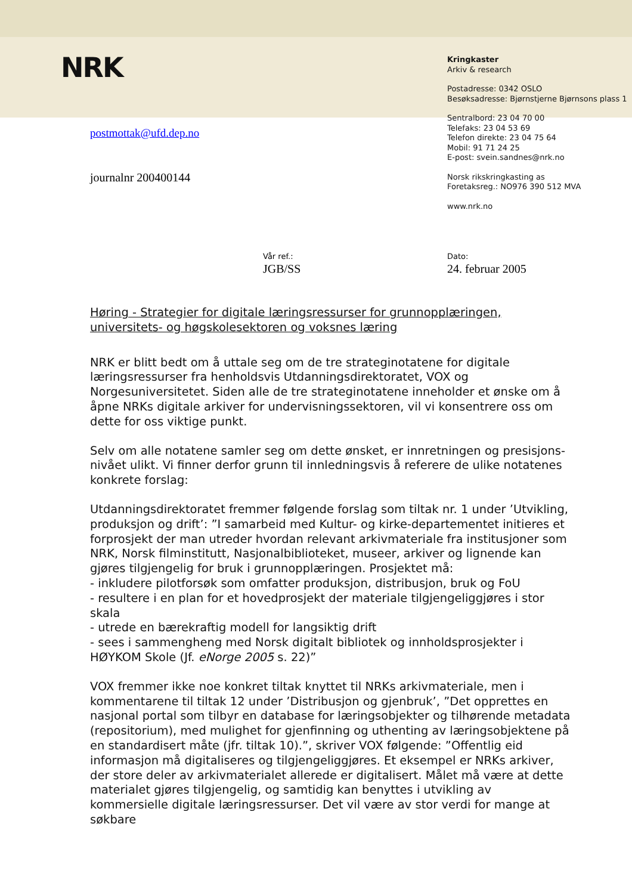NRK
Kringkaster
Arkiv & research
Postadresse: 0342 OSLO
Besøksadresse: Bjørnstjerne Bjørnsons plass 1
Sentralbord: 23 04 70 00
Telefaks: 23 04 53 69
Telefon direkte: 23 04 75 64
Mobil: 91 71 24 25
E-post: svein.sandnes@nrk.no
Norsk rikskringkasting as
Foretaksreg.: NO976 390 512 MVA
www.nrk.no
postmottak@ufd.dep.no
journalnr 200400144
Vår ref.:
JGB/SS
Dato:
24. februar 2005
Høring - Strategier for digitale læringsressurser for grunnopplæringen, universitets- og høgskolesektoren og voksnes læring
NRK er blitt bedt om å uttale seg om de tre strateginotatene for digitale læringsressurser fra henholdsvis Utdanningsdirektoratet, VOX og Norgesuniversitetet. Siden alle de tre strateginotatene inneholder et ønske om å åpne NRKs digitale arkiver for undervisningssektoren, vil vi konsentrere oss om dette for oss viktige punkt.
Selv om alle notatene samler seg om dette ønsket, er innretningen og presisjons-nivået ulikt. Vi finner derfor grunn til innledningsvis å referere de ulike notatenes konkrete forslag:
Utdanningsdirektoratet fremmer følgende forslag som tiltak nr. 1 under ’Utvikling, produksjon og drift’: ”I samarbeid med Kultur- og kirke-departementet initieres et forprosjekt der man utreder hvordan relevant arkivmateriale fra institusjoner som NRK, Norsk filminstitutt, Nasjonalbiblioteket, museer, arkiver og lignende kan gjøres tilgjengelig for bruk i grunnopplæringen. Prosjektet må:
- inkludere pilotforsøk som omfatter produksjon, distribusjon, bruk og FoU
- resultere i en plan for et hovedprosjekt der materiale tilgjengeliggjøres i stor skala
- utrede en bærekraftig modell for langsiktig drift
- sees i sammengheng med Norsk digitalt bibliotek og innholdsprosjekter i HØYKOM Skole (Jf. eNorge 2005 s. 22)”
VOX fremmer ikke noe konkret tiltak knyttet til NRKs arkivmateriale, men i kommentarene til tiltak 12 under ’Distribusjon og gjenbruk’, ”Det opprettes en nasjonal portal som tilbyr en database for læringsobjekter og tilhørende metadata (repositorium), med mulighet for gjenfinning og uthenting av læringsobjektene på en standardisert måte (jfr. tiltak 10).”, skriver VOX følgende: ”Offentlig eid informasjon må digitaliseres og tilgjengeliggjøres. Et eksempel er NRKs arkiver, der store deler av arkivmaterialet allerede er digitalisert. Målet må være at dette materialet gjøres tilgjengelig, og samtidig kan benyttes i utvikling av kommersielle digitale læringsressurser. Det vil være av stor verdi for mange at søkbare